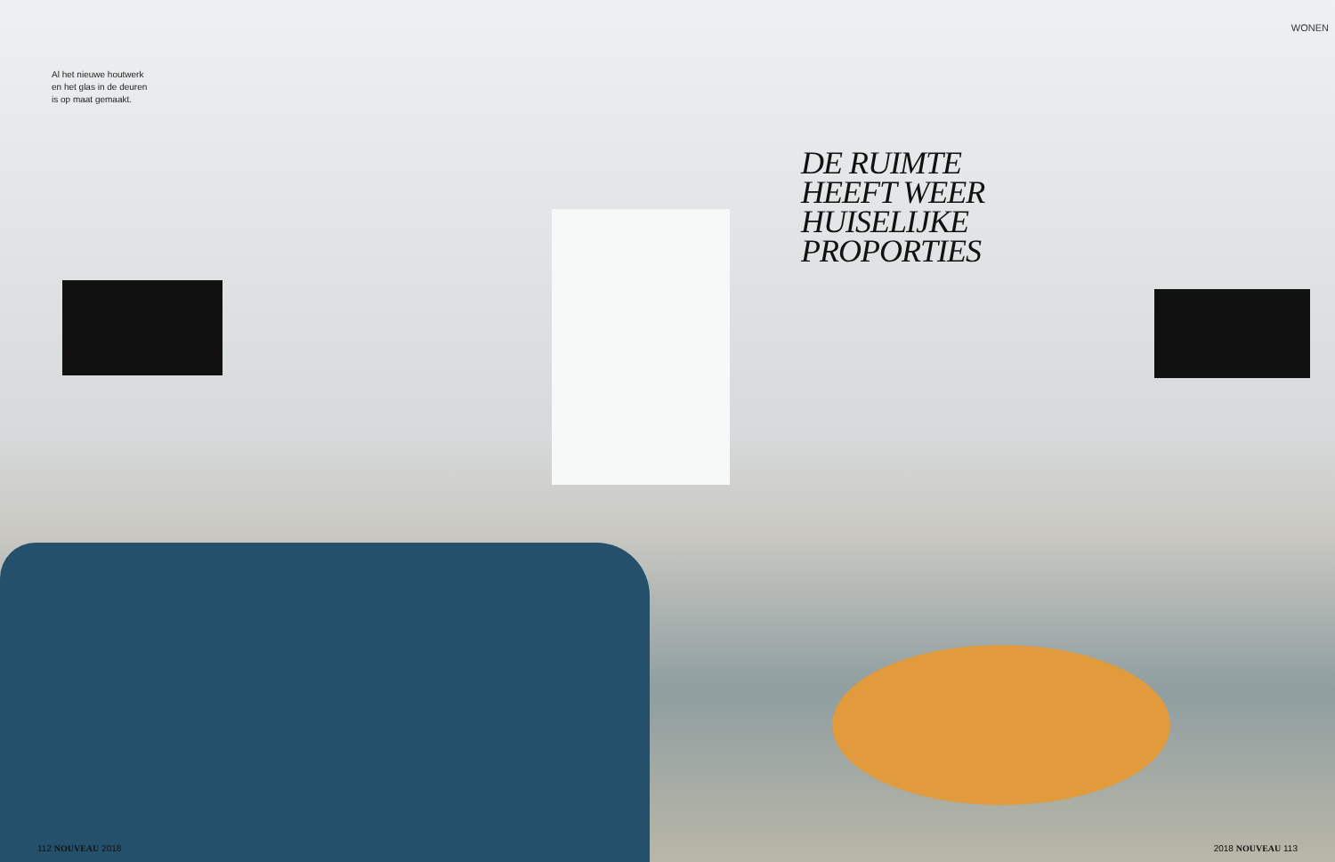Al het nieuwe houtwerk
en het glas in de deuren
is op maat gemaakt.
WONEN
DE RUIMTE
HEEFT WEER
HUISELIJKE
PROPORTIES
112 NOUVEAU 2018 2018 NOUVEAU 113